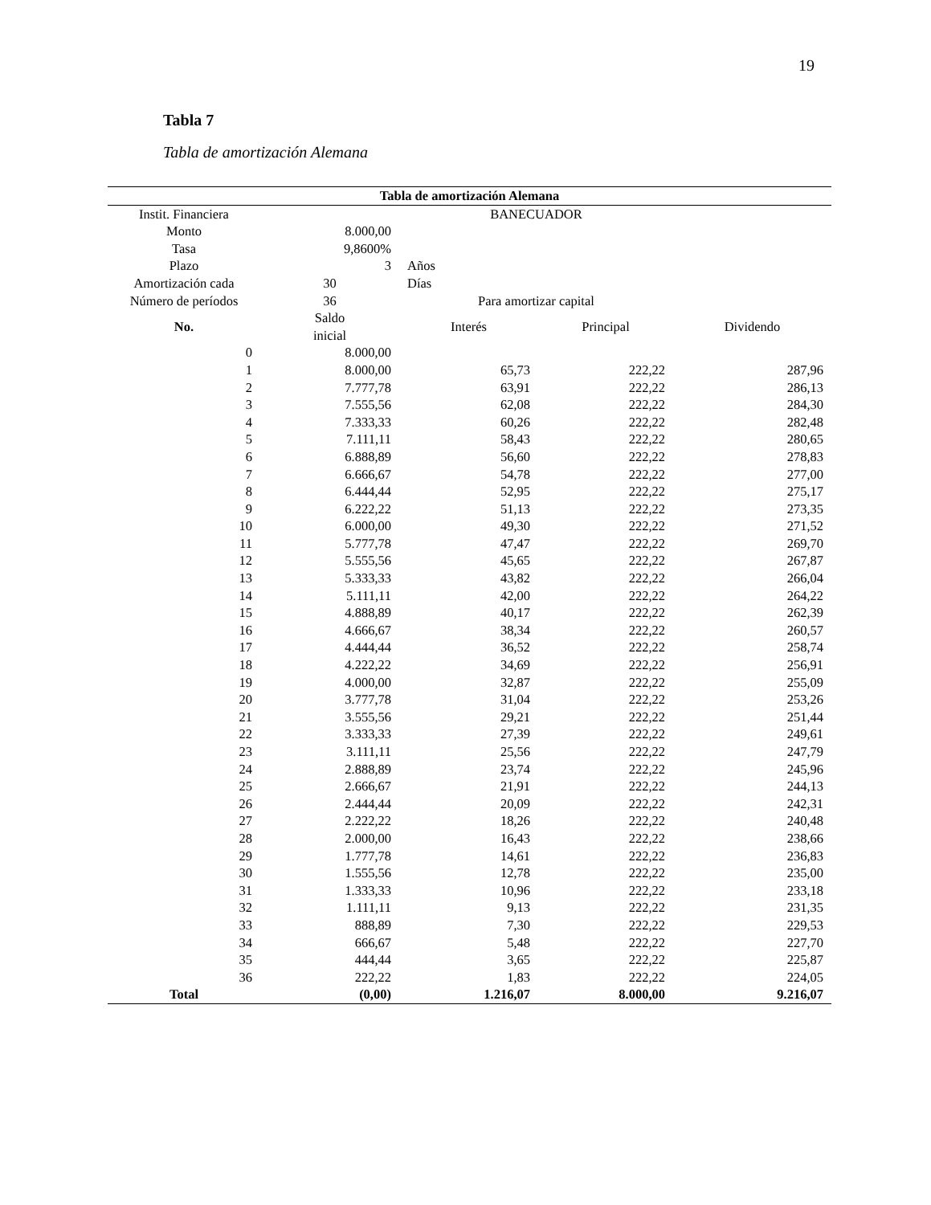19
Tabla 7
Tabla de amortización Alemana
| Tabla de amortización Alemana | | | | |
| --- | --- | --- | --- | --- |
| Instit. Financiera | | BANECUADOR | | |
| Monto | 8.000,00 | | | |
| Tasa | 9,8600% | | | |
| Plazo | 3 | Años | | |
| Amortización cada | 30 | Días | | |
| Número de períodos | 36 | Para amortizar capital | | |
| No. | Saldo inicial | Interés | Principal | Dividendo |
| 0 | 8.000,00 | | | |
| 1 | 8.000,00 | 65,73 | 222,22 | 287,96 |
| 2 | 7.777,78 | 63,91 | 222,22 | 286,13 |
| 3 | 7.555,56 | 62,08 | 222,22 | 284,30 |
| 4 | 7.333,33 | 60,26 | 222,22 | 282,48 |
| 5 | 7.111,11 | 58,43 | 222,22 | 280,65 |
| 6 | 6.888,89 | 56,60 | 222,22 | 278,83 |
| 7 | 6.666,67 | 54,78 | 222,22 | 277,00 |
| 8 | 6.444,44 | 52,95 | 222,22 | 275,17 |
| 9 | 6.222,22 | 51,13 | 222,22 | 273,35 |
| 10 | 6.000,00 | 49,30 | 222,22 | 271,52 |
| 11 | 5.777,78 | 47,47 | 222,22 | 269,70 |
| 12 | 5.555,56 | 45,65 | 222,22 | 267,87 |
| 13 | 5.333,33 | 43,82 | 222,22 | 266,04 |
| 14 | 5.111,11 | 42,00 | 222,22 | 264,22 |
| 15 | 4.888,89 | 40,17 | 222,22 | 262,39 |
| 16 | 4.666,67 | 38,34 | 222,22 | 260,57 |
| 17 | 4.444,44 | 36,52 | 222,22 | 258,74 |
| 18 | 4.222,22 | 34,69 | 222,22 | 256,91 |
| 19 | 4.000,00 | 32,87 | 222,22 | 255,09 |
| 20 | 3.777,78 | 31,04 | 222,22 | 253,26 |
| 21 | 3.555,56 | 29,21 | 222,22 | 251,44 |
| 22 | 3.333,33 | 27,39 | 222,22 | 249,61 |
| 23 | 3.111,11 | 25,56 | 222,22 | 247,79 |
| 24 | 2.888,89 | 23,74 | 222,22 | 245,96 |
| 25 | 2.666,67 | 21,91 | 222,22 | 244,13 |
| 26 | 2.444,44 | 20,09 | 222,22 | 242,31 |
| 27 | 2.222,22 | 18,26 | 222,22 | 240,48 |
| 28 | 2.000,00 | 16,43 | 222,22 | 238,66 |
| 29 | 1.777,78 | 14,61 | 222,22 | 236,83 |
| 30 | 1.555,56 | 12,78 | 222,22 | 235,00 |
| 31 | 1.333,33 | 10,96 | 222,22 | 233,18 |
| 32 | 1.111,11 | 9,13 | 222,22 | 231,35 |
| 33 | 888,89 | 7,30 | 222,22 | 229,53 |
| 34 | 666,67 | 5,48 | 222,22 | 227,70 |
| 35 | 444,44 | 3,65 | 222,22 | 225,87 |
| 36 | 222,22 | 1,83 | 222,22 | 224,05 |
| Total | (0,00) | 1.216,07 | 8.000,00 | 9.216,07 |